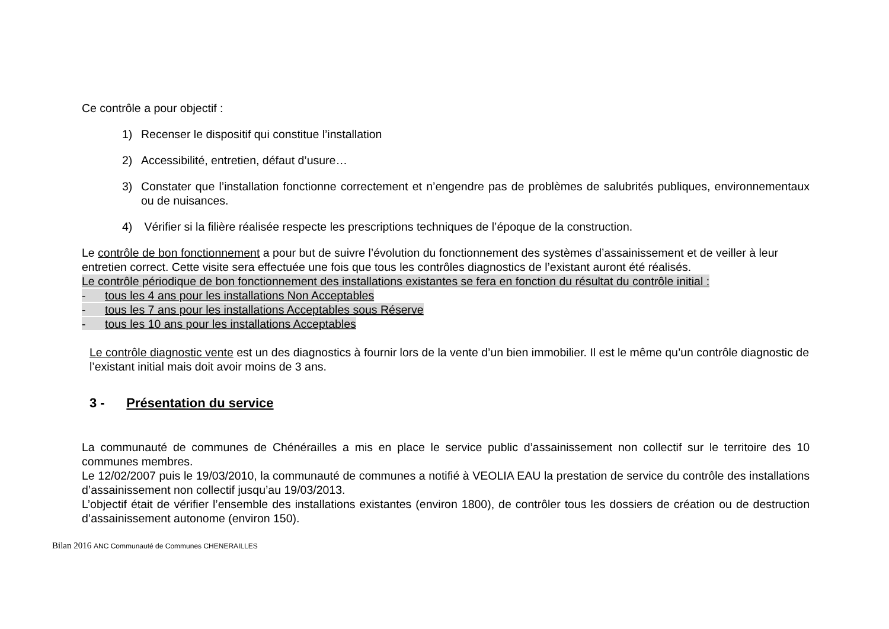Ce contrôle a pour objectif :
1) Recenser le dispositif qui constitue l’installation
2) Accessibilité, entretien, défaut d’usure…
3) Constater que l’installation fonctionne correctement et n’engendre pas de problèmes de salubrités publiques, environnementaux ou de nuisances.
4) Vérifier si la filière réalisée respecte les prescriptions techniques de l’époque de la construction.
Le contrôle de bon fonctionnement a pour but de suivre l’évolution du fonctionnement des systèmes d’assainissement et de veiller à leur entretien correct. Cette visite sera effectuée une fois que tous les contrôles diagnostics de l’existant auront été réalisés.
Le contrôle périodique de bon fonctionnement des installations existantes se fera en fonction du résultat du contrôle initial :
- tous les 4 ans pour les installations Non Acceptables
- tous les 7 ans pour les installations Acceptables sous Réserve
- tous les 10 ans pour les installations Acceptables
Le contrôle diagnostic vente est un des diagnostics à fournir lors de la vente d’un bien immobilier. Il est le même qu’un contrôle diagnostic de l’existant initial mais doit avoir moins de 3 ans.
3 - Présentation du service
La communauté de communes de Chénérailles a mis en place le service public d’assainissement non collectif sur le territoire des 10 communes membres.
Le 12/02/2007 puis le 19/03/2010, la communauté de communes a notifié à VEOLIA EAU la prestation de service du contrôle des installations d’assainissement non collectif jusqu’au 19/03/2013.
L’objectif était de vérifier l’ensemble des installations existantes (environ 1800), de contrôler tous les dossiers de création ou de destruction d’assainissement autonome (environ 150).
Bilan 2016 ANC Communauté de Communes CHENERAILLES